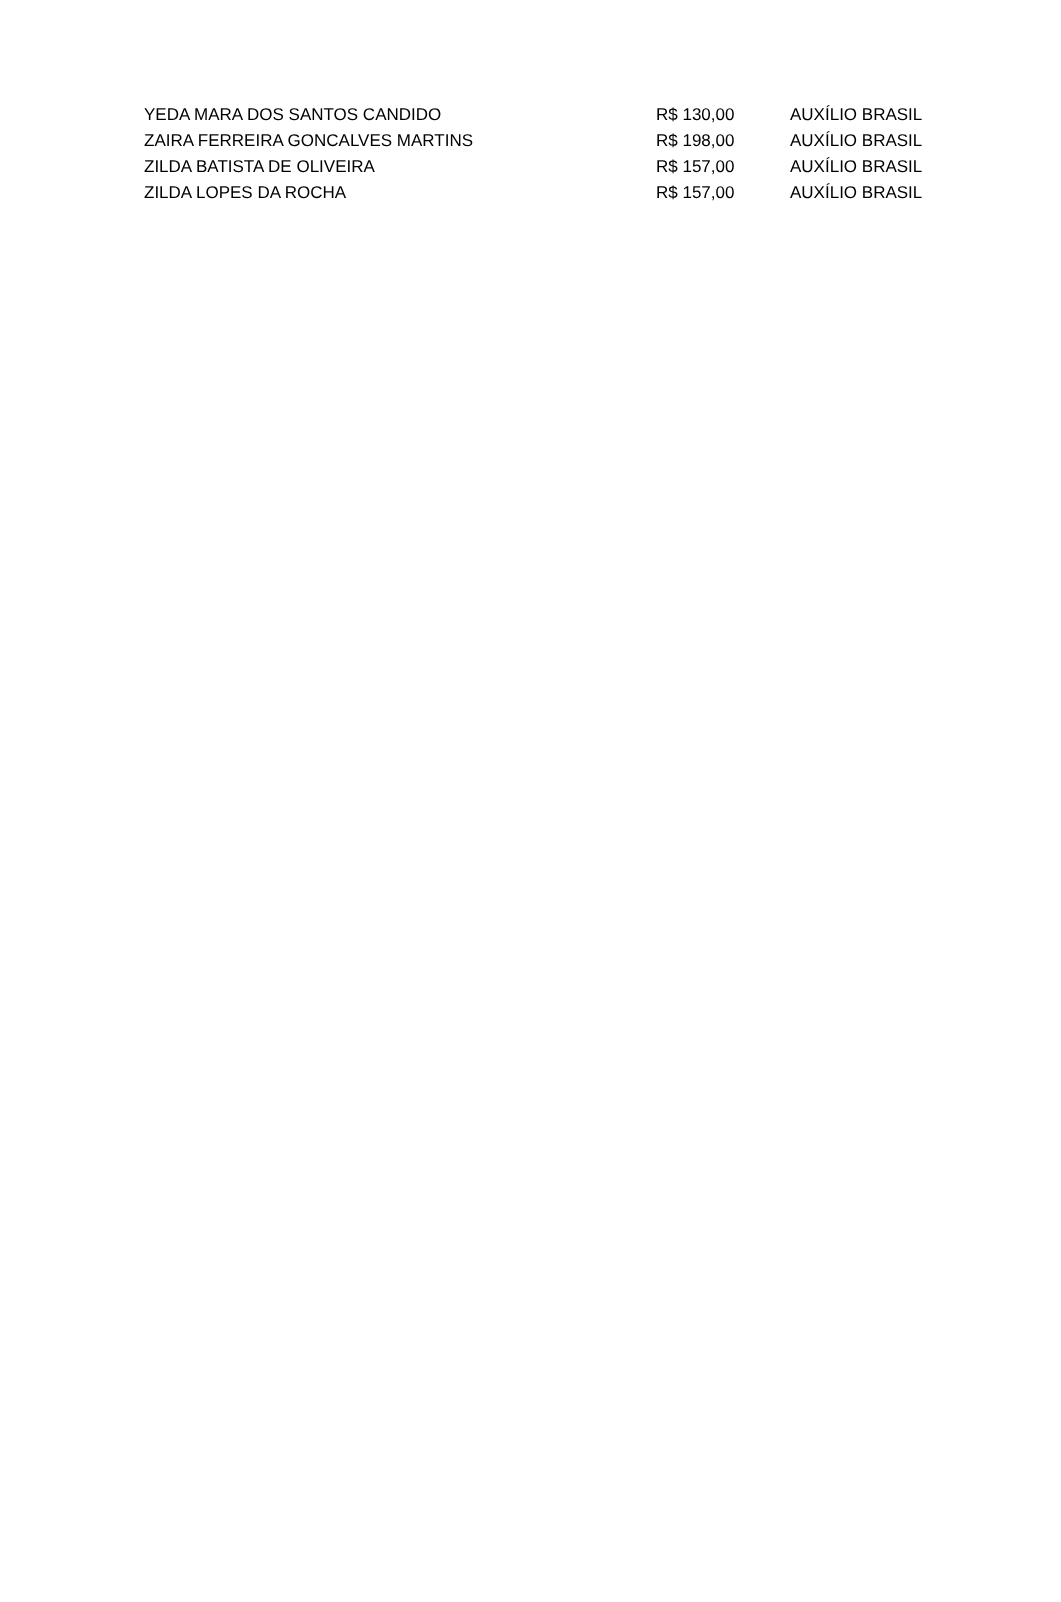| YEDA MARA DOS SANTOS CANDIDO | R$ 130,00 | AUXÍLIO BRASIL |
| ZAIRA FERREIRA GONCALVES MARTINS | R$ 198,00 | AUXÍLIO BRASIL |
| ZILDA BATISTA DE OLIVEIRA | R$ 157,00 | AUXÍLIO BRASIL |
| ZILDA LOPES DA ROCHA | R$ 157,00 | AUXÍLIO BRASIL |